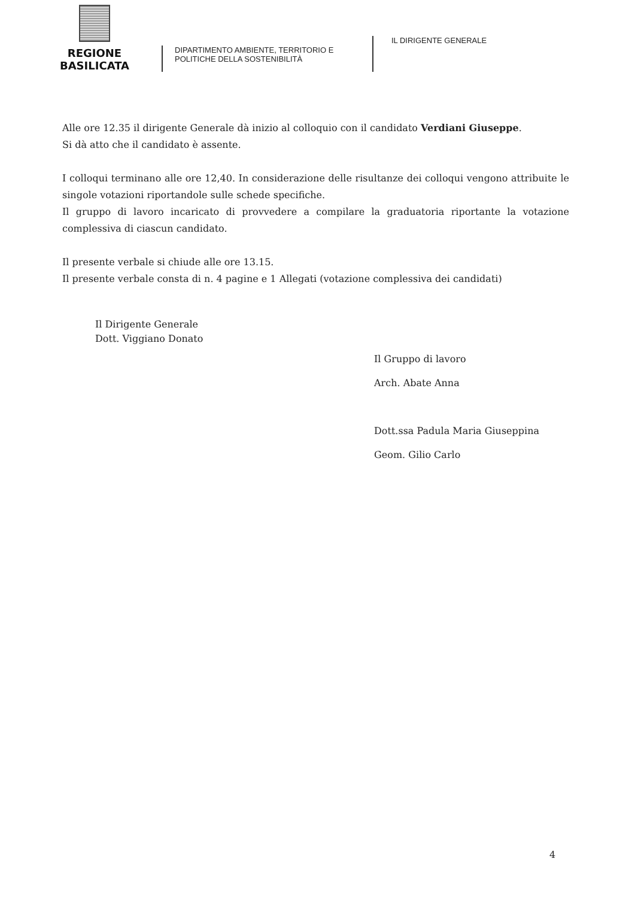REGIONE BASILICATA
DIPARTIMENTO AMBIENTE, TERRITORIO E
POLITICHE DELLA SOSTENIBILITÀ
IL DIRIGENTE GENERALE
Alle ore 12.35 il dirigente Generale dà inizio al colloquio con il candidato Verdiani Giuseppe.
Si dà atto che il candidato è assente.
I colloqui terminano alle ore 12,40. In considerazione delle risultanze dei colloqui vengono attribuite le singole votazioni riportandole sulle schede specifiche.
Il gruppo di lavoro incaricato di provvedere a compilare la graduatoria riportante la votazione complessiva di ciascun candidato.
Il presente verbale si chiude alle ore 13.15.
Il presente verbale consta di n. 4 pagine e 1 Allegati (votazione complessiva dei candidati)
Il Dirigente Generale
Dott. Viggiano Donato
Il Gruppo di lavoro
Arch. Abate Anna
Dott.ssa Padula Maria Giuseppina
Geom. Gilio Carlo
4